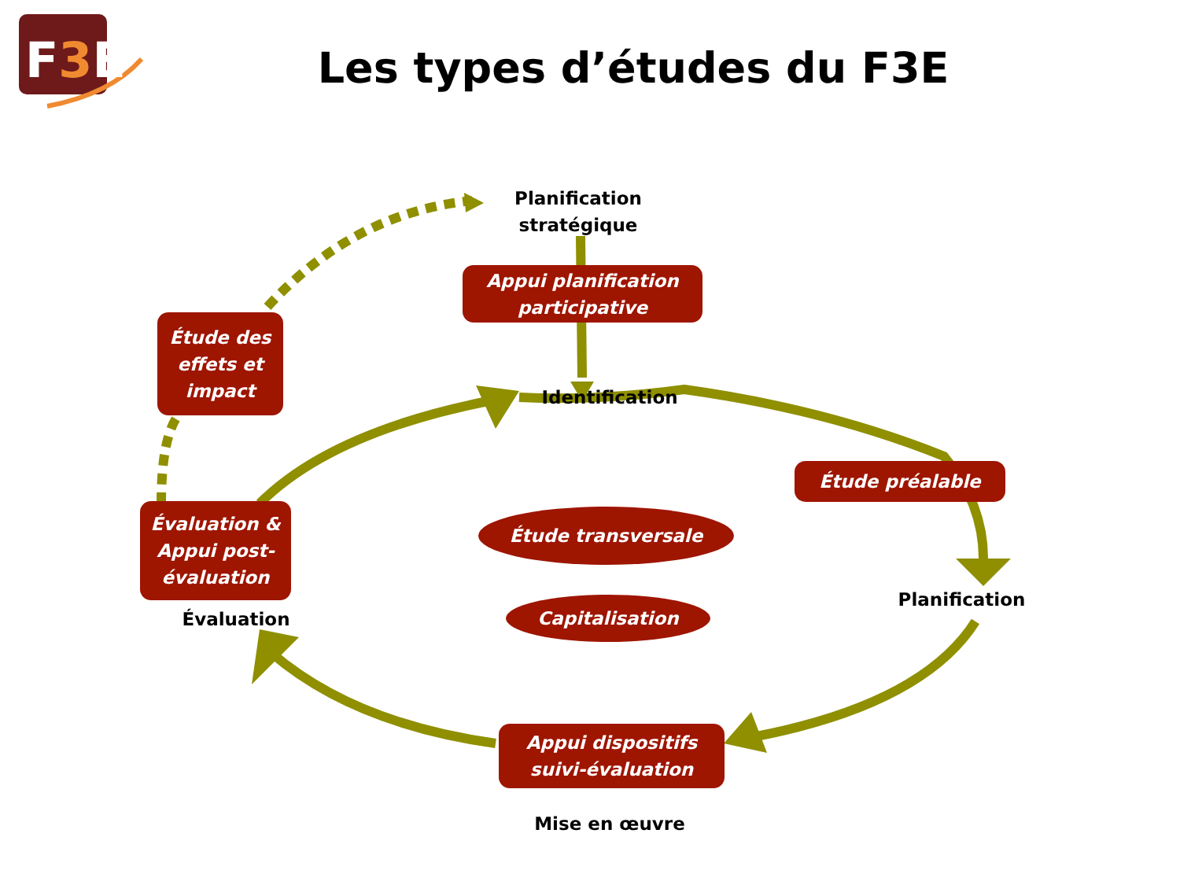F3E
Les types d’études du F3E
Planification stratégique
Appui planification participative
Identification
Étude des effets et impact
Étude préalable
Planification
Étude transversale
Capitalisation
Évaluation & Appui post-évaluation
Évaluation
Appui dispositifs suivi-évaluation
Mise en œuvre